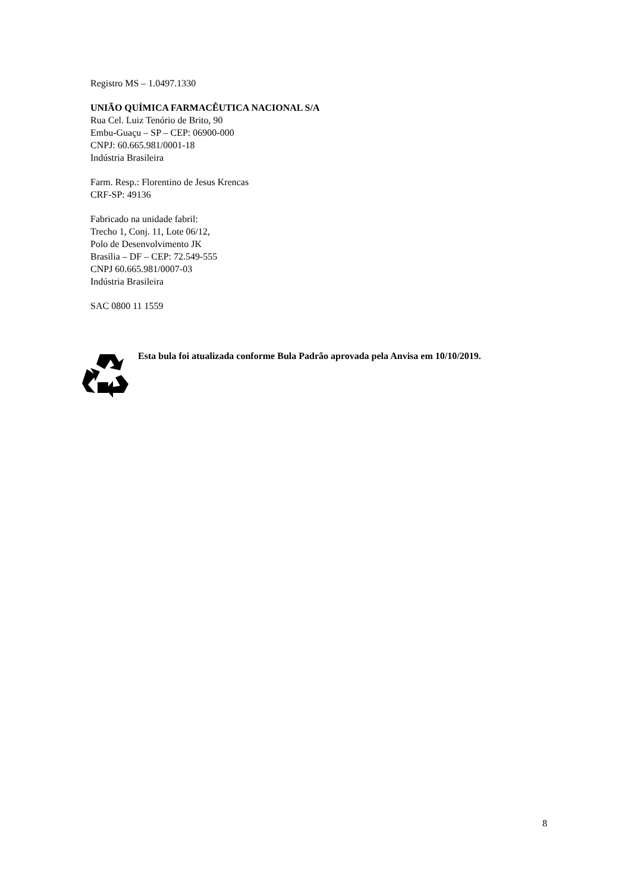Registro MS – 1.0497.1330
UNIÃO QUÍMICA FARMACÊUTICA NACIONAL S/A
Rua Cel. Luiz Tenório de Brito, 90
Embu-Guaçu – SP – CEP: 06900-000
CNPJ: 60.665.981/0001-18
Indústria Brasileira
Farm. Resp.: Florentino de Jesus Krencas
CRF-SP: 49136
Fabricado na unidade fabril:
Trecho 1, Conj. 11, Lote 06/12,
Polo de Desenvolvimento JK
Brasília – DF – CEP: 72.549-555
CNPJ 60.665.981/0007-03
Indústria Brasileira
SAC 0800 11 1559
Esta bula foi atualizada conforme Bula Padrão aprovada pela Anvisa em 10/10/2019.
8